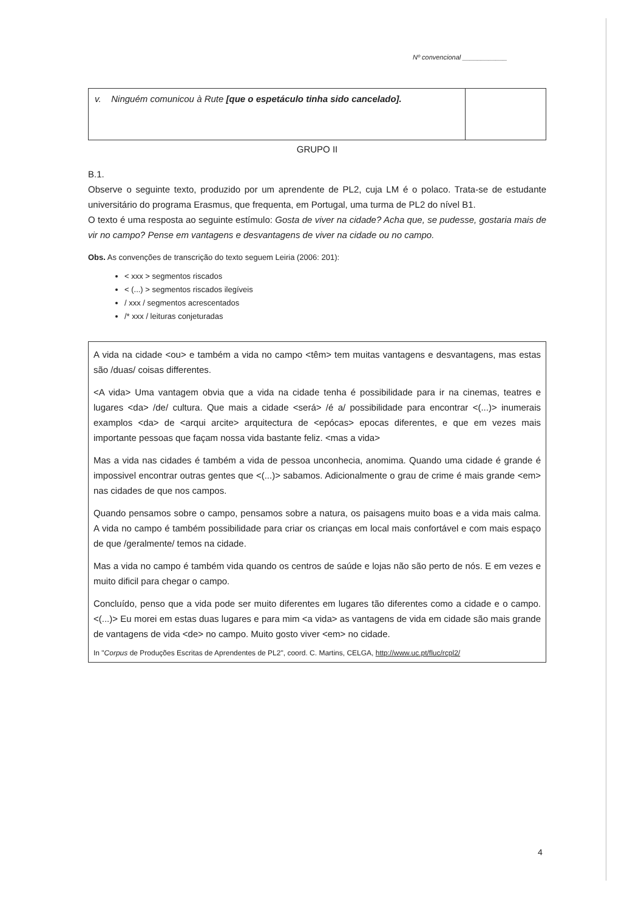Nº convencional ____________
| v. Ninguém comunicou à Rute [que o espetáculo tinha sido cancelado]. | |
GRUPO II
B.1.
Observe o seguinte texto, produzido por um aprendente de PL2, cuja LM é o polaco. Trata-se de estudante universitário do programa Erasmus, que frequenta, em Portugal, uma turma de PL2 do nível B1.
O texto é uma resposta ao seguinte estímulo: Gosta de viver na cidade? Acha que, se pudesse, gostaria mais de vir no campo? Pense em vantagens e desvantagens de viver na cidade ou no campo.
Obs. As convenções de transcrição do texto seguem Leiria (2006: 201):
< xxx > segmentos riscados
< (...) > segmentos riscados ilegíveis
/ xxx / segmentos acrescentados
/* xxx / leituras conjeturadas
A vida na cidade <ou> e também a vida no campo <têm> tem muitas vantagens e desvantagens, mas estas são /duas/ coisas differentes.
<A vida> Uma vantagem obvia que a vida na cidade tenha é possibilidade para ir na cinemas, teatres e lugares <da> /de/ cultura. Que mais a cidade <será> /é a/ possibilidade para encontrar <(...)> inumerais examplos <da> de <arqui arcite> arquitectura de <epócas> epocas diferentes, e que em vezes mais importante pessoas que façam nossa vida bastante feliz. <mas a vida>
Mas a vida nas cidades é também a vida de pessoa unconhecia, anomima. Quando uma cidade é grande é impossivel encontrar outras gentes que <(...)> sabamos. Adicionalmente o grau de crime é mais grande <em> nas cidades de que nos campos.
Quando pensamos sobre o campo, pensamos sobre a natura, os paisagens muito boas e a vida mais calma. A vida no campo é também possibilidade para criar os crianças em local mais confortável e com mais espaço de que /geralmente/ temos na cidade.
Mas a vida no campo é também vida quando os centros de saúde e lojas não são perto de nós. E em vezes e muito dificil para chegar o campo.
Concluído, penso que a vida pode ser muito diferentes em lugares tão diferentes como a cidade e o campo. <(...)> Eu morei em estas duas lugares e para mim <a vida> as vantagens de vida em cidade são mais grande de vantagens de vida <de> no campo. Muito gosto viver <em> no cidade.
In "Corpus de Produções Escritas de Aprendentes de PL2", coord. C. Martins, CELGA, http://www.uc.pt/fluc/rcpl2/
4